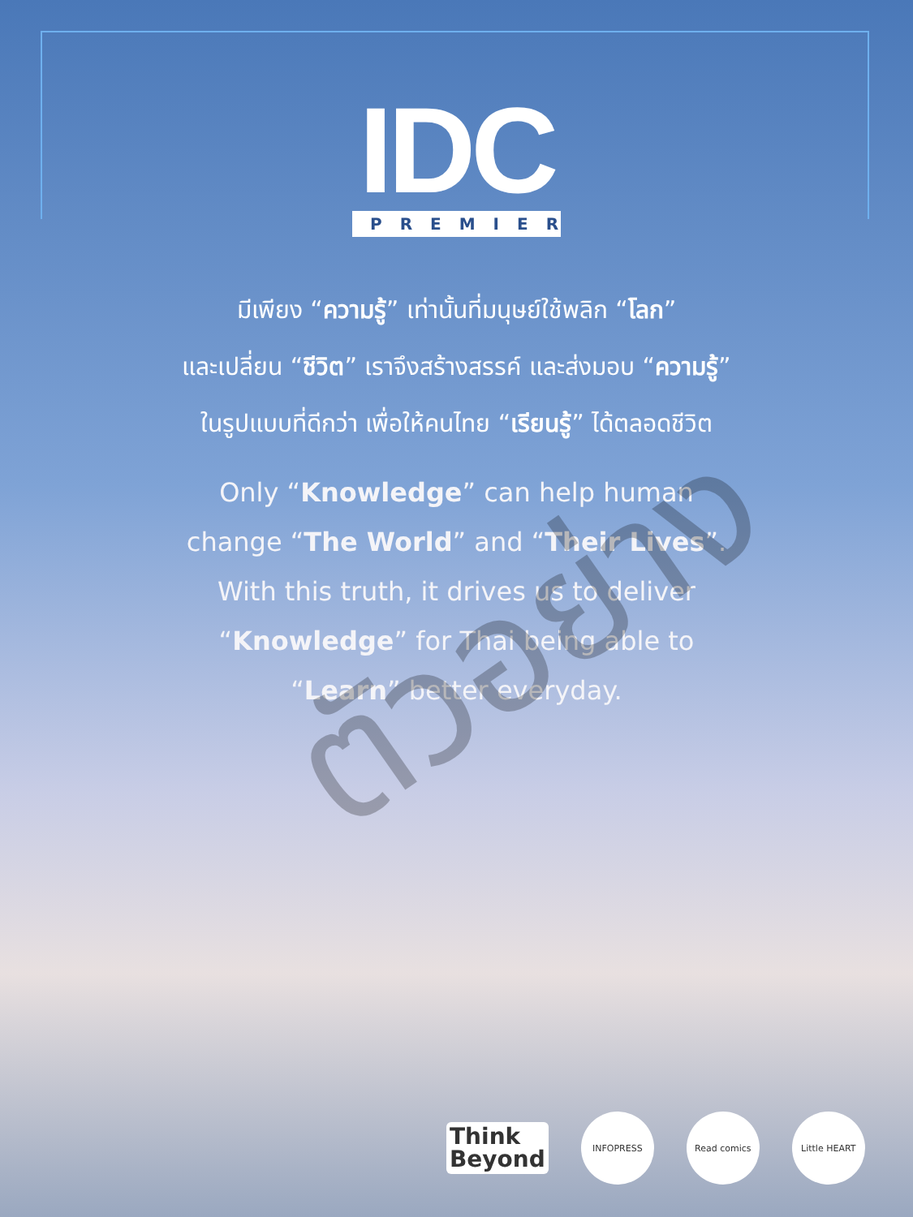IDC
PREMIER
มีเพียง “ความรู้” เท่านั้นที่มนุษย์ใช้พลิก “โลก”
และเปลี่ยน “ชีวิต” เราจึงสร้างสรรค์ และส่งมอบ “ความรู้”
ในรูปแบบที่ดีกว่า เพื่อให้คนไทย “เรียนรู้” ได้ตลอดชีวิต
Only “Knowledge” can help human
change “The World” and “Their Lives”.
With this truth, it drives us to deliver
“Knowledge” for Thai being able to
“Learn” better everyday.
ตัวอย่าง
Think
Beyond
INFOPRESS Read comics Little HEART